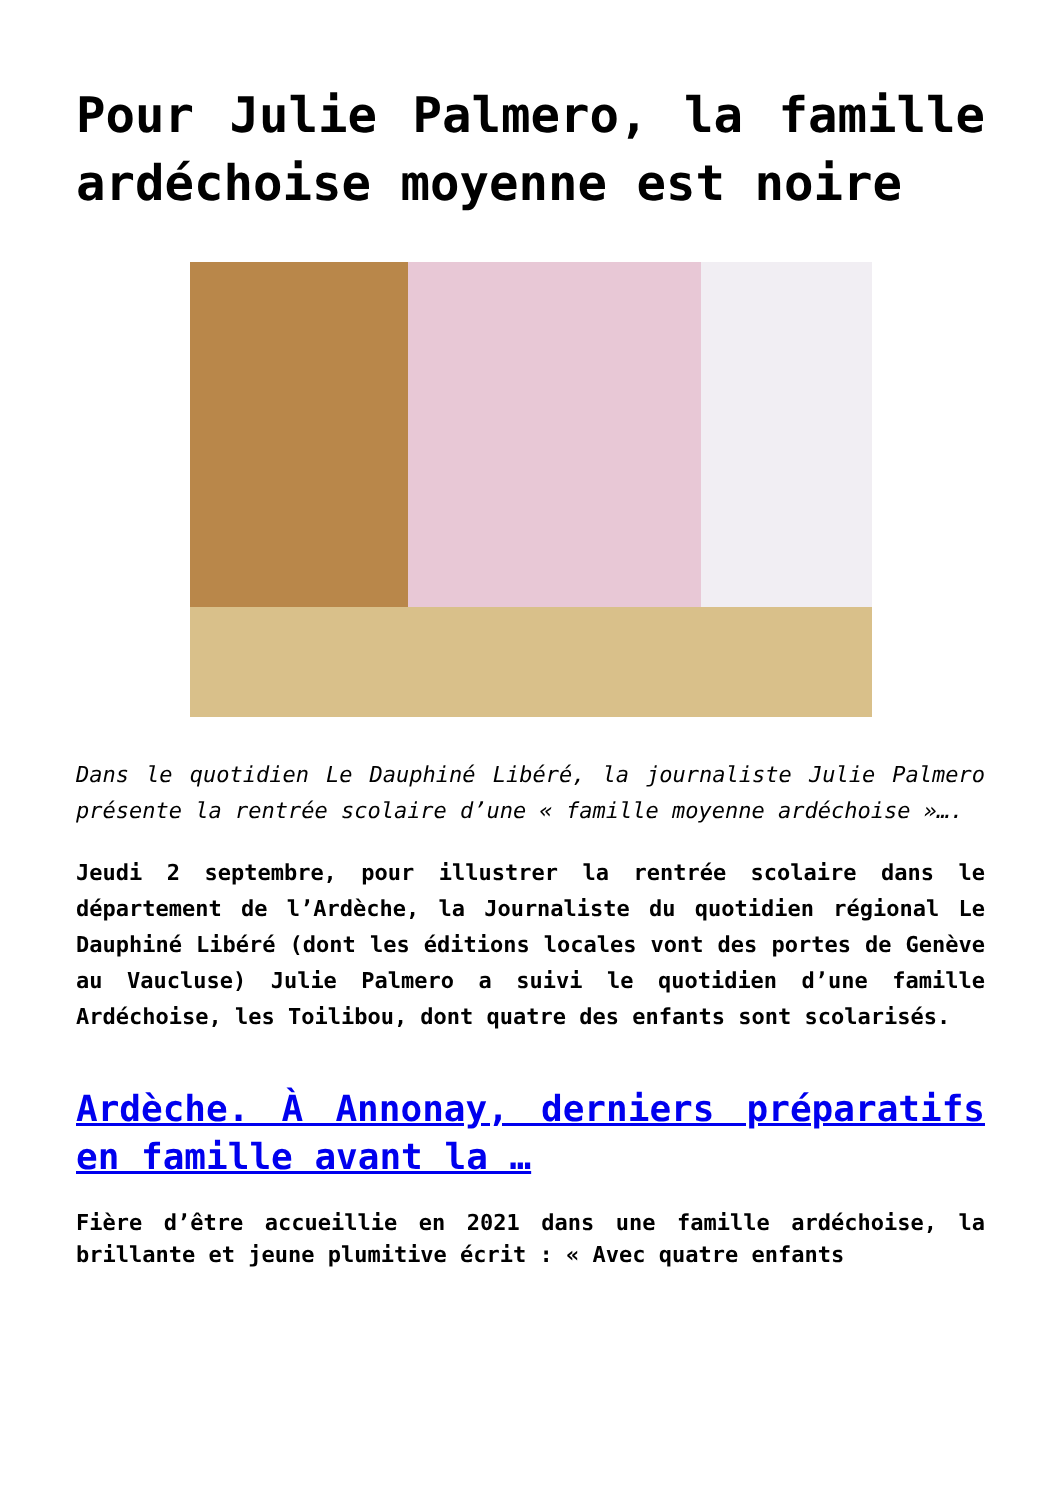Pour Julie Palmero, la famille ardéchoise moyenne est noire
Dans le quotidien Le Dauphiné Libéré, la journaliste Julie Palmero présente la rentrée scolaire d’une « famille moyenne ardéchoise »….
Jeudi 2 septembre, pour illustrer la rentrée scolaire dans le département de l’Ardèche, la Journaliste du quotidien régional Le Dauphiné Libéré (dont les éditions locales vont des portes de Genève au Vaucluse) Julie Palmero a suivi le quotidien d’une famille Ardéchoise, les Toilibou, dont quatre des enfants sont scolarisés.
Ardèche. À Annonay, derniers préparatifs en famille avant la …
Fière d’être accueillie en 2021 dans une famille ardéchoise, la brillante et jeune plumitive écrit : « Avec quatre enfants